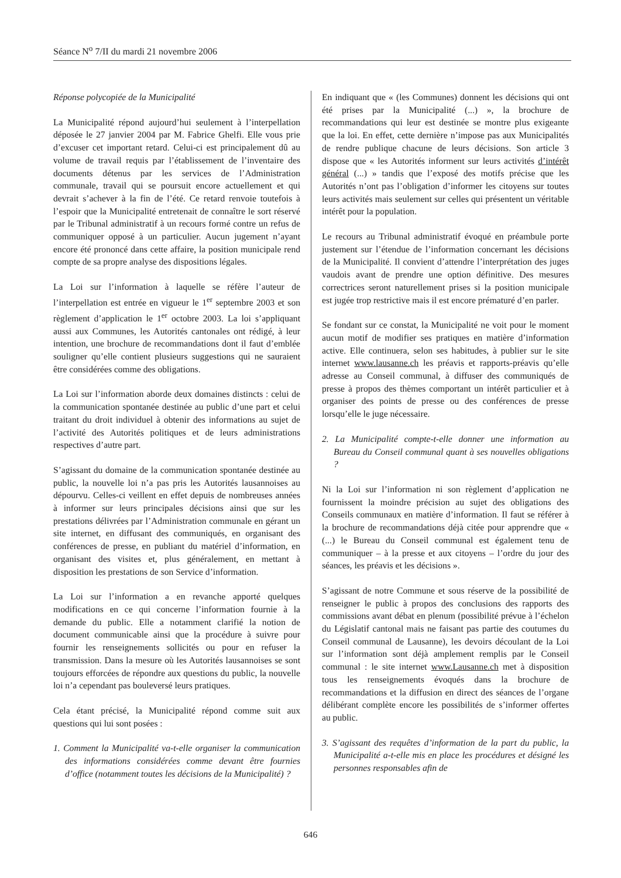Séance N<sup>o</sup> 7/II du mardi 21 novembre 2006
Réponse polycopiée de la Municipalité
La Municipalité répond aujourd’hui seulement à l’interpellation déposée le 27 janvier 2004 par M. Fabrice Ghelfi. Elle vous prie d’excuser cet important retard. Celui-ci est principalement dû au volume de travail requis par l’établissement de l’inventaire des documents détenus par les services de l’Administration communale, travail qui se poursuit encore actuellement et qui devrait s’achever à la fin de l’été. Ce retard renvoie toutefois à l’espoir que la Municipalité entretenait de connaître le sort réservé par le Tribunal administratif à un recours formé contre un refus de communiquer opposé à un particulier. Aucun jugement n’ayant encore été prononcé dans cette affaire, la position municipale rend compte de sa propre analyse des dispositions légales.
La Loi sur l’information à laquelle se réfère l’auteur de l’interpellation est entrée en vigueur le 1<sup>er</sup> septembre 2003 et son règlement d’application le 1<sup>er</sup> octobre 2003. La loi s’appliquant aussi aux Communes, les Autorités cantonales ont rédigé, à leur intention, une brochure de recommandations dont il faut d’emblée souligner qu’elle contient plusieurs suggestions qui ne sauraient être considérées comme des obligations.
La Loi sur l’information aborde deux domaines distincts : celui de la communication spontanée destinée au public d’une part et celui traitant du droit individuel à obtenir des informations au sujet de l’activité des Autorités politiques et de leurs administrations respectives d’autre part.
S’agissant du domaine de la communication spontanée destinée au public, la nouvelle loi n’a pas pris les Autorités lausannoises au dépourvu. Celles-ci veillent en effet depuis de nombreuses années à informer sur leurs principales décisions ainsi que sur les prestations délivrées par l’Administration communale en gérant un site internet, en diffusant des communiqués, en organisant des conférences de presse, en publiant du matériel d’information, en organisant des visites et, plus généralement, en mettant à disposition les prestations de son Service d’information.
La Loi sur l’information a en revanche apporté quelques modifications en ce qui concerne l’information fournie à la demande du public. Elle a notamment clarifié la notion de document communicable ainsi que la procédure à suivre pour fournir les renseignements sollicités ou pour en refuser la transmission. Dans la mesure où les Autorités lausannoises se sont toujours efforcées de répondre aux questions du public, la nouvelle loi n’a cependant pas bouleversé leurs pratiques.
Cela étant précisé, la Municipalité répond comme suit aux questions qui lui sont posées :
1. Comment la Municipalité va-t-elle organiser la communication des informations considérées comme devant être fournies d’office (notamment toutes les décisions de la Municipalité) ?
En indiquant que « (les Communes) donnent les décisions qui ont été prises par la Municipalité (...) », la brochure de recommandations qui leur est destinée se montre plus exigeante que la loi. En effet, cette dernière n’impose pas aux Municipalités de rendre publique chacune de leurs décisions. Son article 3 dispose que « les Autorités informent sur leurs activités d’intérêt général (...) » tandis que l’exposé des motifs précise que les Autorités n’ont pas l’obligation d’informer les citoyens sur toutes leurs activités mais seulement sur celles qui présentent un véritable intérêt pour la population.
Le recours au Tribunal administratif évoqué en préambule porte justement sur l’étendue de l’information concernant les décisions de la Municipalité. Il convient d’attendre l’interprétation des juges vaudois avant de prendre une option définitive. Des mesures correctrices seront naturellement prises si la position municipale est jugée trop restrictive mais il est encore prématuré d’en parler.
Se fondant sur ce constat, la Municipalité ne voit pour le moment aucun motif de modifier ses pratiques en matière d’information active. Elle continuera, selon ses habitudes, à publier sur le site internet www.lausanne.ch les préavis et rapports-préavis qu’elle adresse au Conseil communal, à diffuser des communiqués de presse à propos des thèmes comportant un intérêt particulier et à organiser des points de presse ou des conférences de presse lorsqu’elle le juge nécessaire.
2. La Municipalité compte-t-elle donner une information au Bureau du Conseil communal quant à ses nouvelles obligations ?
Ni la Loi sur l’information ni son règlement d’application ne fournissent la moindre précision au sujet des obligations des Conseils communaux en matière d’information. Il faut se référer à la brochure de recommandations déjà citée pour apprendre que « (...) le Bureau du Conseil communal est également tenu de communiquer – à la presse et aux citoyens – l’ordre du jour des séances, les préavis et les décisions ».
S’agissant de notre Commune et sous réserve de la possibilité de renseigner le public à propos des conclusions des rapports des commissions avant débat en plenum (possibilité prévue à l’échelon du Législatif cantonal mais ne faisant pas partie des coutumes du Conseil communal de Lausanne), les devoirs découlant de la Loi sur l’information sont déjà amplement remplis par le Conseil communal : le site internet www.Lausanne.ch met à disposition tous les renseignements évoqués dans la brochure de recommandations et la diffusion en direct des séances de l’organe délibérant complète encore les possibilités de s’informer offertes au public.
3. S’agissant des requêtes d’information de la part du public, la Municipalité a-t-elle mis en place les procédures et désigné les personnes responsables afin de
646